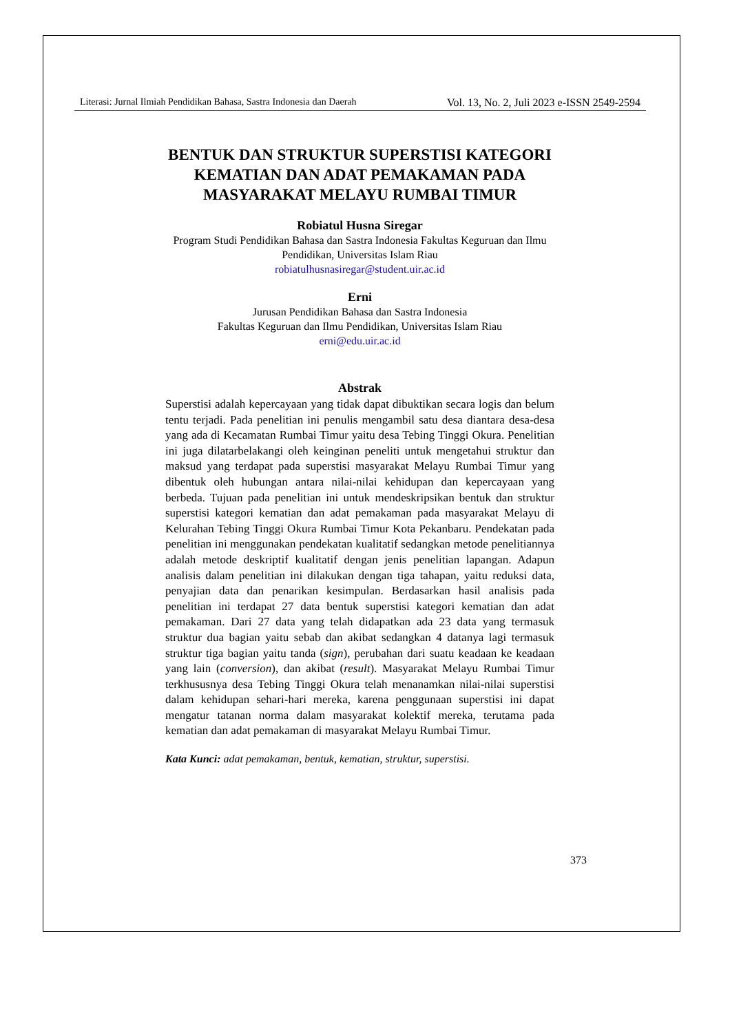Literasi: Jurnal Ilmiah Pendidikan Bahasa, Sastra Indonesia dan Daerah Vol. 13, No. 2, Juli 2023 e-ISSN 2549-2594
BENTUK DAN STRUKTUR SUPERSTISI KATEGORI KEMATIAN DAN ADAT PEMAKAMAN PADA MASYARAKAT MELAYU RUMBAI TIMUR
Robiatul Husna Siregar
Program Studi Pendidikan Bahasa dan Sastra Indonesia Fakultas Keguruan dan Ilmu Pendidikan, Universitas Islam Riau
robiatulhusnasiregar@student.uir.ac.id
Erni
Jurusan Pendidikan Bahasa dan Sastra Indonesia
Fakultas Keguruan dan Ilmu Pendidikan, Universitas Islam Riau
erni@edu.uir.ac.id
Abstrak
Superstisi adalah kepercayaan yang tidak dapat dibuktikan secara logis dan belum tentu terjadi. Pada penelitian ini penulis mengambil satu desa diantara desa-desa yang ada di Kecamatan Rumbai Timur yaitu desa Tebing Tinggi Okura. Penelitian ini juga dilatarbelakangi oleh keinginan peneliti untuk mengetahui struktur dan maksud yang terdapat pada superstisi masyarakat Melayu Rumbai Timur yang dibentuk oleh hubungan antara nilai-nilai kehidupan dan kepercayaan yang berbeda. Tujuan pada penelitian ini untuk mendeskripsikan bentuk dan struktur superstisi kategori kematian dan adat pemakaman pada masyarakat Melayu di Kelurahan Tebing Tinggi Okura Rumbai Timur Kota Pekanbaru. Pendekatan pada penelitian ini menggunakan pendekatan kualitatif sedangkan metode penelitiannya adalah metode deskriptif kualitatif dengan jenis penelitian lapangan. Adapun analisis dalam penelitian ini dilakukan dengan tiga tahapan, yaitu reduksi data, penyajian data dan penarikan kesimpulan. Berdasarkan hasil analisis pada penelitian ini terdapat 27 data bentuk superstisi kategori kematian dan adat pemakaman. Dari 27 data yang telah didapatkan ada 23 data yang termasuk struktur dua bagian yaitu sebab dan akibat sedangkan 4 datanya lagi termasuk struktur tiga bagian yaitu tanda (sign), perubahan dari suatu keadaan ke keadaan yang lain (conversion), dan akibat (result). Masyarakat Melayu Rumbai Timur terkhususnya desa Tebing Tinggi Okura telah menanamkan nilai-nilai superstisi dalam kehidupan sehari-hari mereka, karena penggunaan superstisi ini dapat mengatur tatanan norma dalam masyarakat kolektif mereka, terutama pada kematian dan adat pemakaman di masyarakat Melayu Rumbai Timur.
Kata Kunci: adat pemakaman, bentuk, kematian, struktur, superstisi.
373